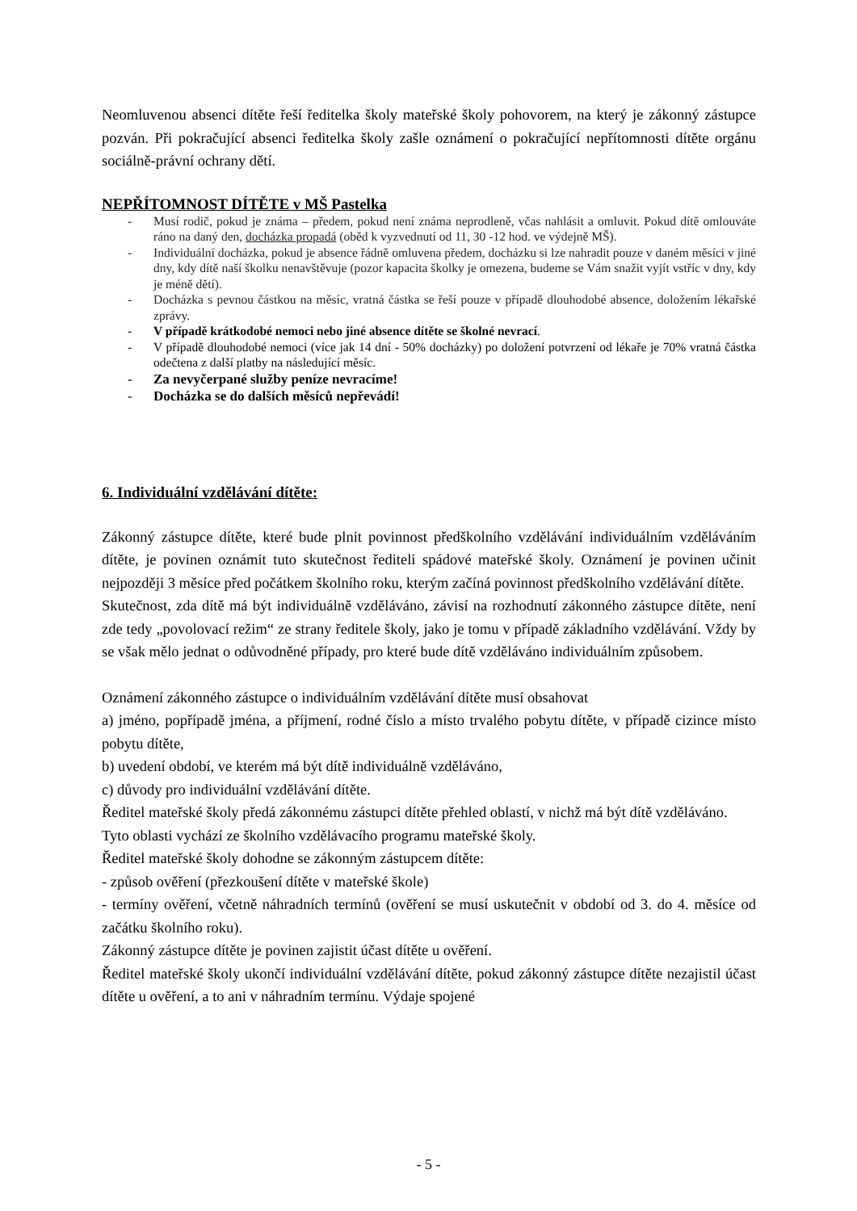Neomluvenou absenci dítěte řeší ředitelka školy mateřské školy pohovorem, na který je zákonný zástupce pozván. Při pokračující absenci ředitelka školy zašle oznámení o pokračující nepřítomnosti dítěte orgánu sociálně-právní ochrany dětí.
NEPŘÍTOMNOST DÍTĚTE v MŠ Pastelka
- Musí rodič, pokud je známa – předem, pokud není známa neprodleně, včas nahlásit a omluvit. Pokud dítě omlouváte ráno na daný den, docházka propadá (oběd k vyzvednutí od 11, 30 -12 hod. ve výdejně MŠ).
- Individuální docházka, pokud je absence řádně omluvena předem, docházku si lze nahradit pouze v daném měsíci v jiné dny, kdy dítě naší školku nenavštěvuje (pozor kapacita školky je omezena, budeme se Vám snažit vyjít vstříc v dny, kdy je méně dětí).
- Docházka s pevnou částkou na měsíc, vratná částka se řeší pouze v případě dlouhodobé absence, doložením lékařské zprávy.
- V případě krátkodobé nemoci nebo jiné absence dítěte se školné nevrací.
- V případě dlouhodobé nemoci (více jak 14 dní - 50% docházky) po doložení potvrzení od lékaře je 70% vratná částka odečtena z další platby na následující měsíc.
- Za nevyčerpané služby peníze nevracíme!
- Docházka se do dalších měsíců nepřevádí!
6. Individuální vzdělávání dítěte:
Zákonný zástupce dítěte, které bude plnit povinnost předškolního vzdělávání individuálním vzděláváním dítěte, je povinen oznámit tuto skutečnost řediteli spádové mateřské školy. Oznámení je povinen učinit nejpozději 3 měsíce před počátkem školního roku, kterým začíná povinnost předškolního vzdělávání dítěte.
Skutečnost, zda dítě má být individuálně vzděláváno, závisí na rozhodnutí zákonného zástupce dítěte, není zde tedy „povolovací režim“ ze strany ředitele školy, jako je tomu v případě základního vzdělávání. Vždy by se však mělo jednat o odůvodněné případy, pro které bude dítě vzděláváno individuálním způsobem.
Oznámení zákonného zástupce o individuálním vzdělávání dítěte musí obsahovat
a) jméno, popřípadě jména, a příjmení, rodné číslo a místo trvalého pobytu dítěte, v případě cizince místo pobytu dítěte,
b) uvedení období, ve kterém má být dítě individuálně vzděláváno,
c) důvody pro individuální vzdělávání dítěte.
Ředitel mateřské školy předá zákonnému zástupci dítěte přehled oblastí, v nichž má být dítě vzděláváno.
Tyto oblasti vychází ze školního vzdělávacího programu mateřské školy.
Ředitel mateřské školy dohodne se zákonným zástupcem dítěte:
- způsob ověření (přezkoušení dítěte v mateřské škole)
- termíny ověření, včetně náhradních termínů (ověření se musí uskutečnit v období od 3. do 4. měsíce od začátku školního roku).
Zákonný zástupce dítěte je povinen zajistit účast dítěte u ověření.
Ředitel mateřské školy ukončí individuální vzdělávání dítěte, pokud zákonný zástupce dítěte nezajistil účast dítěte u ověření, a to ani v náhradním termínu. Výdaje spojené
- 5 -